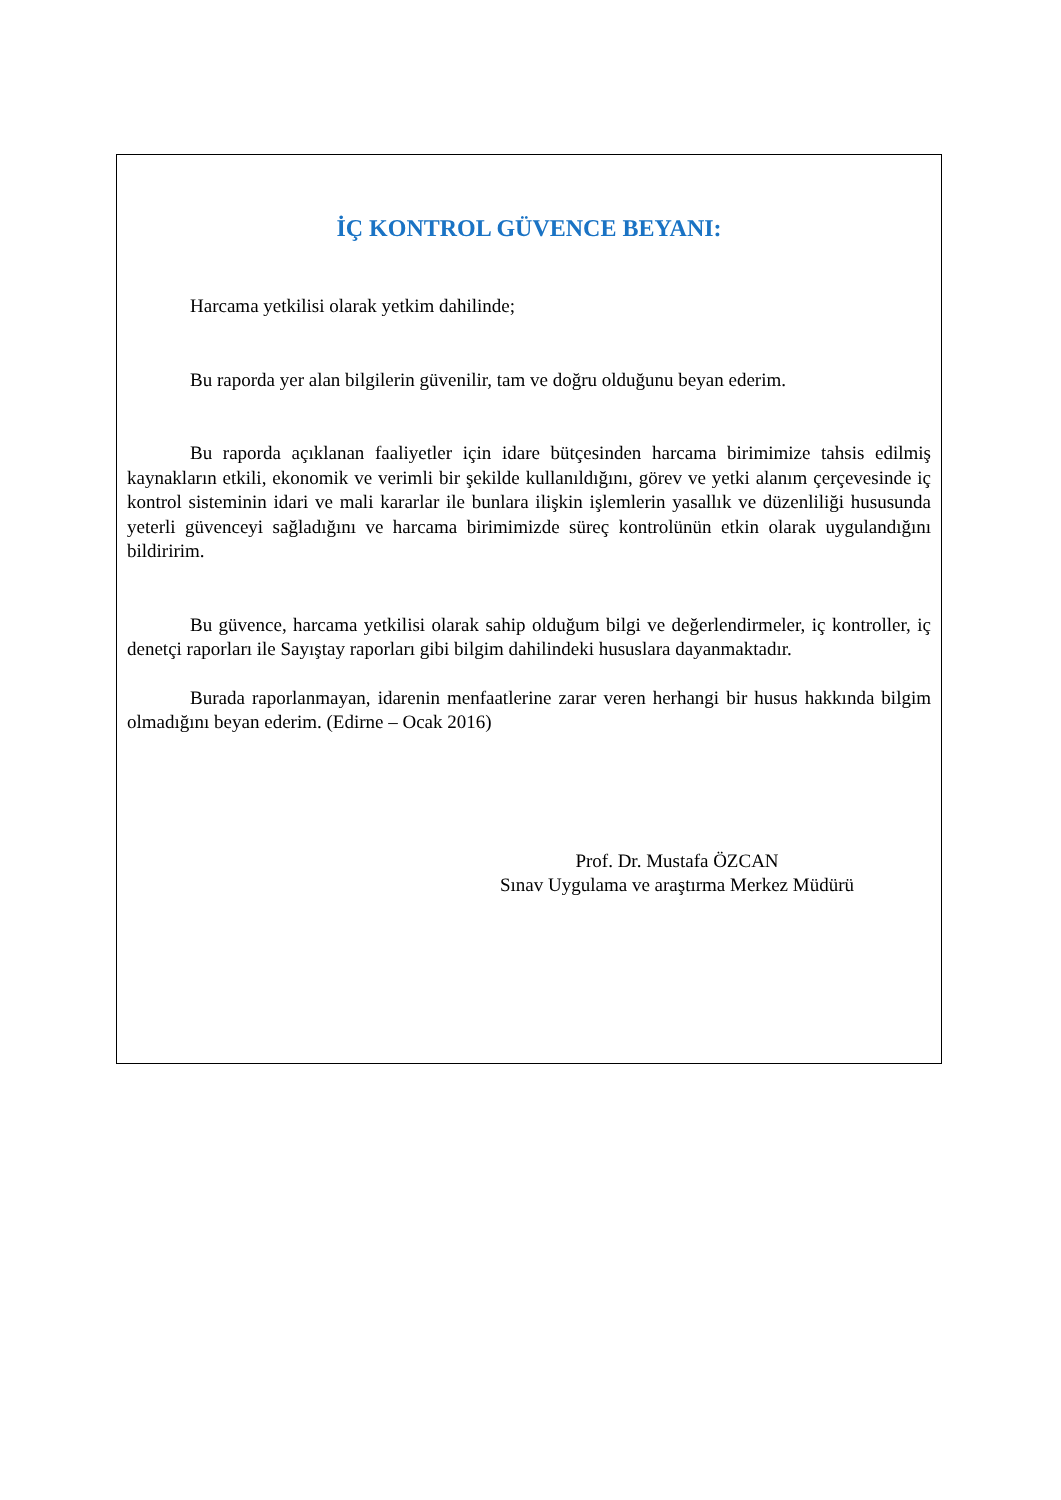İÇ KONTROL GÜVENCE BEYANI:
Harcama yetkilisi olarak yetkim dahilinde;
Bu raporda yer alan bilgilerin güvenilir, tam ve doğru olduğunu beyan ederim.
Bu raporda açıklanan faaliyetler için idare bütçesinden harcama birimimize tahsis edilmiş kaynakların etkili, ekonomik ve verimli bir şekilde kullanıldığını, görev ve yetki alanım çerçevesinde iç kontrol sisteminin idari ve mali kararlar ile bunlara ilişkin işlemlerin yasallık ve düzenliliği hususunda yeterli güvenceyi sağladığını ve harcama birimimizde süreç kontrolünün etkin olarak uygulandığını bildiririm.
Bu güvence, harcama yetkilisi olarak sahip olduğum bilgi ve değerlendirmeler, iç kontroller, iç denetçi raporları ile Sayıştay raporları gibi bilgim dahilindeki hususlara dayanmaktadır.
Burada raporlanmayan, idarenin menfaatlerine zarar veren herhangi bir husus hakkında bilgim olmadığını beyan ederim. (Edirne – Ocak 2016)
Prof. Dr. Mustafa ÖZCAN
Sınav Uygulama ve araştırma Merkez Müdürü